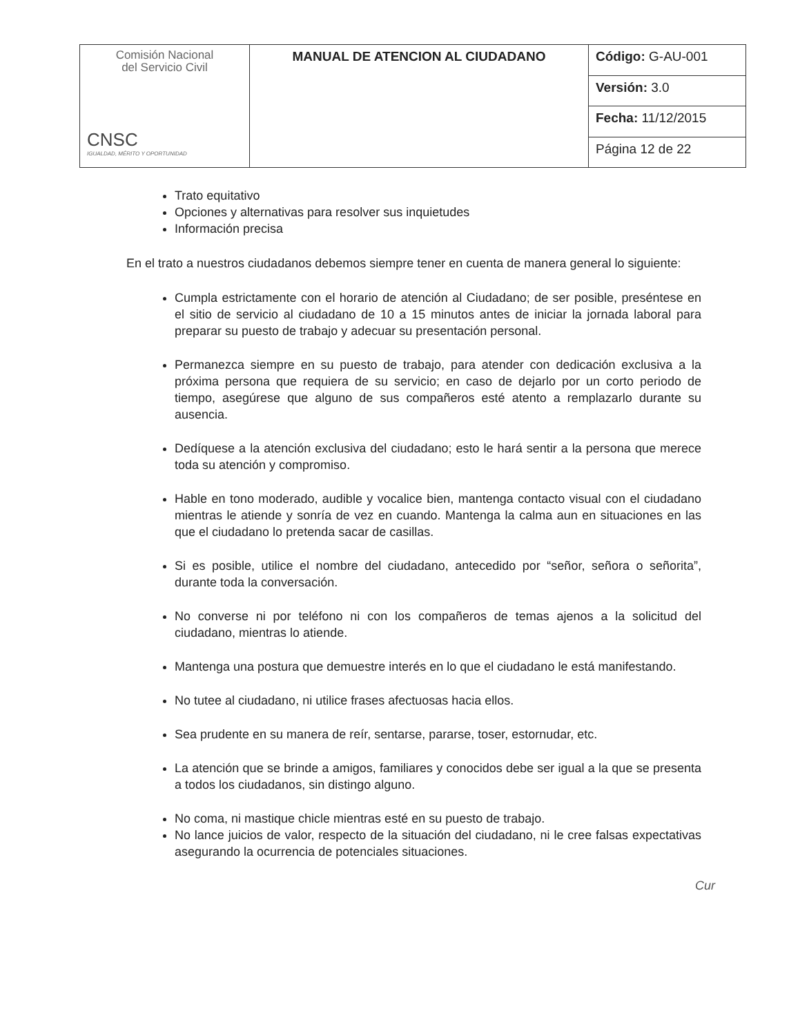| Comisión Nacional del Servicio Civil CNSC IGUALDAD, MÉRITO Y OPORTUNIDAD | MANUAL DE ATENCION AL CIUDADANO | Código: G-AU-001 |
| | | Versión: 3.0 |
| | | Fecha: 11/12/2015 |
| | | Página 12 de 22 |
Trato equitativo
Opciones y alternativas para resolver sus inquietudes
Información precisa
En el trato a nuestros ciudadanos debemos siempre tener en cuenta de manera general lo siguiente:
Cumpla estrictamente con el horario de atención al Ciudadano; de ser posible, preséntese en el sitio de servicio al ciudadano de 10 a 15 minutos antes de iniciar la jornada laboral para preparar su puesto de trabajo y adecuar su presentación personal.
Permanezca siempre en su puesto de trabajo, para atender con dedicación exclusiva a la próxima persona que requiera de su servicio; en caso de dejarlo por un corto periodo de tiempo, asegúrese que alguno de sus compañeros esté atento a remplazarlo durante su ausencia.
Dedíquese a la atención exclusiva del ciudadano; esto le hará sentir a la persona que merece toda su atención y compromiso.
Hable en tono moderado, audible y vocalice bien, mantenga contacto visual con el ciudadano mientras le atiende y sonría de vez en cuando. Mantenga la calma aun en situaciones en las que el ciudadano lo pretenda sacar de casillas.
Si es posible, utilice el nombre del ciudadano, antecedido por “señor, señora o señorita”, durante toda la conversación.
No converse ni por teléfono ni con los compañeros de temas ajenos a la solicitud del ciudadano, mientras lo atiende.
Mantenga una postura que demuestre interés en lo que el ciudadano le está manifestando.
No tutee al ciudadano, ni utilice frases afectuosas hacia ellos.
Sea prudente en su manera de reír, sentarse, pararse, toser, estornudar, etc.
La atención que se brinde a amigos, familiares y conocidos debe ser igual a la que se presenta a todos los ciudadanos, sin distingo alguno.
No coma, ni mastique chicle mientras esté en su puesto de trabajo.
No lance juicios de valor, respecto de la situación del ciudadano, ni le cree falsas expectativas asegurando la ocurrencia de potenciales situaciones.
Cur